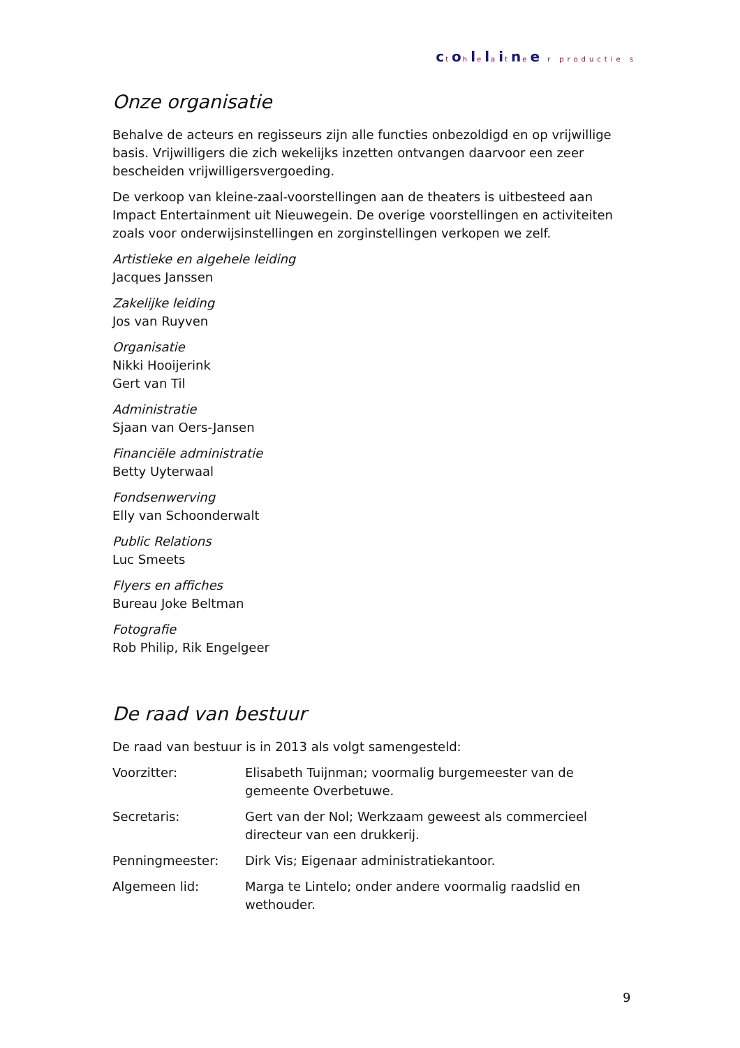ctohlelaitnee r productie s
Onze organisatie
Behalve de acteurs en regisseurs zijn alle functies onbezoldigd en op vrijwillige basis. Vrijwilligers die zich wekelijks inzetten ontvangen daarvoor een zeer bescheiden vrijwilligersvergoeding.
De verkoop van kleine-zaal-voorstellingen aan de theaters is uitbesteed aan Impact Entertainment uit Nieuwegein. De overige voorstellingen en activiteiten zoals voor onderwijsinstellingen en zorginstellingen verkopen we zelf.
Artistieke en algehele leiding
Jacques Janssen
Zakelijke leiding
Jos van Ruyven
Organisatie
Nikki Hooijerink
Gert van Til
Administratie
Sjaan van Oers-Jansen
Financiële administratie
Betty Uyterwaal
Fondsenwerving
Elly van Schoonderwalt
Public Relations
Luc Smeets
Flyers en affiches
Bureau Joke Beltman
Fotografie
Rob Philip, Rik Engelgeer
De raad van bestuur
De raad van bestuur is in 2013 als volgt samengesteld:
| Voorzitter: | Elisabeth Tuijnman; voormalig burgemeester van de gemeente Overbetuwe. |
| Secretaris: | Gert van der Nol; Werkzaam geweest als commercieel directeur van een drukkerij. |
| Penningmeester: | Dirk Vis; Eigenaar administratiekantoor. |
| Algemeen lid: | Marga te Lintelo; onder andere voormalig raadslid en wethouder. |
9